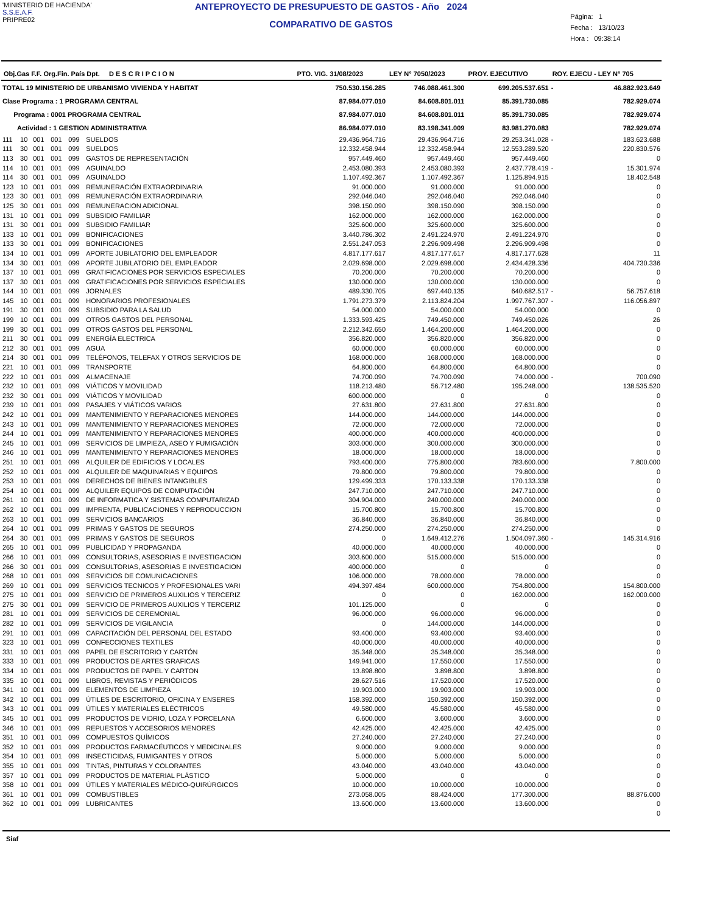'MINISTERIO DE HACIENDA'
S.S.E.A.F.
PRIPRE02
ANTEPROYECTO DE PRESUPUESTO DE GASTOS - Año 2024
COMPARATIVO DE GASTOS
Página: 1
Fecha : 13/10/23
Hora : 09:38:14
| Obj.Gas F.F. Org.Fin. País Dpt. D E S C R I P C I O N | | | | | | PTO. VIG. 31/08/2023 | LEY N° 7050/2023 | PROY. EJECUTIVO | ROY. EJECU - LEY N° 705 | |
| --- | --- | --- | --- | --- | --- | --- | --- | --- | --- | --- |
| TOTAL 19 MINISTERIO DE URBANISMO VIVIENDA Y HABITAT | | | | | | 750.530.156.285 | 746.088.461.300 | 699.205.537.651 | - | 46.882.923.649 |
| Clase Programa : 1 PROGRAMA CENTRAL | | | | | | 87.984.077.010 | 84.608.801.011 | 85.391.730.085 | | 782.929.074 |
| Programa : 0001 PROGRAMA CENTRAL | | | | | | 87.984.077.010 | 84.608.801.011 | 85.391.730.085 | | 782.929.074 |
| Actividad : 1 GESTION ADMINISTRATIVA | | | | | | 86.984.077.010 | 83.198.341.009 | 83.981.270.083 | | 782.929.074 |
| 111 | 10 | 001 | 001 | 099 | SUELDOS | 29.436.964.716 | 29.436.964.716 | 29.253.341.028 | - | 183.623.688 |
| 111 | 30 | 001 | 001 | 099 | SUELDOS | 12.332.458.944 | 12.332.458.944 | 12.553.289.520 | | 220.830.576 |
| 113 | 30 | 001 | 001 | 099 | GASTOS DE REPRESENTACIÓN | 957.449.460 | 957.449.460 | 957.449.460 | | 0 |
| 114 | 10 | 001 | 001 | 099 | AGUINALDO | 2.453.080.393 | 2.453.080.393 | 2.437.778.419 | - | 15.301.974 |
| 114 | 30 | 001 | 001 | 099 | AGUINALDO | 1.107.492.367 | 1.107.492.367 | 1.125.894.915 | | 18.402.548 |
| 123 | 10 | 001 | 001 | 099 | REMUNERACIÓN EXTRAORDINARIA | 91.000.000 | 91.000.000 | 91.000.000 | | 0 |
| 123 | 30 | 001 | 001 | 099 | REMUNERACIÓN EXTRAORDINARIA | 292.046.040 | 292.046.040 | 292.046.040 | | 0 |
| 125 | 30 | 001 | 001 | 099 | REMUNERACION ADICIONAL | 398.150.090 | 398.150.090 | 398.150.090 | | 0 |
| 131 | 10 | 001 | 001 | 099 | SUBSIDIO FAMILIAR | 162.000.000 | 162.000.000 | 162.000.000 | | 0 |
| 131 | 30 | 001 | 001 | 099 | SUBSIDIO FAMILIAR | 325.600.000 | 325.600.000 | 325.600.000 | | 0 |
| 133 | 10 | 001 | 001 | 099 | BONIFICACIONES | 3.440.786.302 | 2.491.224.970 | 2.491.224.970 | | 0 |
| 133 | 30 | 001 | 001 | 099 | BONIFICACIONES | 2.551.247.053 | 2.296.909.498 | 2.296.909.498 | | 0 |
| 134 | 10 | 001 | 001 | 099 | APORTE JUBILATORIO DEL EMPLEADOR | 4.817.177.617 | 4.817.177.617 | 4.817.177.628 | | 11 |
| 134 | 30 | 001 | 001 | 099 | APORTE JUBILATORIO DEL EMPLEADOR | 2.029.698.000 | 2.029.698.000 | 2.434.428.336 | | 404.730.336 |
| 137 | 10 | 001 | 001 | 099 | GRATIFICACIONES POR SERVICIOS ESPECIALES | 70.200.000 | 70.200.000 | 70.200.000 | | 0 |
| 137 | 30 | 001 | 001 | 099 | GRATIFICACIONES POR SERVICIOS ESPECIALES | 130.000.000 | 130.000.000 | 130.000.000 | | 0 |
| 144 | 10 | 001 | 001 | 099 | JORNALES | 489.330.705 | 697.440.135 | 640.682.517 | - | 56.757.618 |
| 145 | 10 | 001 | 001 | 099 | HONORARIOS PROFESIONALES | 1.791.273.379 | 2.113.824.204 | 1.997.767.307 | - | 116.056.897 |
| 191 | 30 | 001 | 001 | 099 | SUBSIDIO PARA LA SALUD | 54.000.000 | 54.000.000 | 54.000.000 | | 0 |
| 199 | 10 | 001 | 001 | 099 | OTROS GASTOS DEL PERSONAL | 1.333.593.425 | 749.450.000 | 749.450.026 | | 26 |
| 199 | 30 | 001 | 001 | 099 | OTROS GASTOS DEL PERSONAL | 2.212.342.650 | 1.464.200.000 | 1.464.200.000 | | 0 |
| 211 | 30 | 001 | 001 | 099 | ENERGÍA ELECTRICA | 356.820.000 | 356.820.000 | 356.820.000 | | 0 |
| 212 | 30 | 001 | 001 | 099 | AGUA | 60.000.000 | 60.000.000 | 60.000.000 | | 0 |
| 214 | 30 | 001 | 001 | 099 | TELÉFONOS, TELEFAX Y OTROS SERVICIOS DE | 168.000.000 | 168.000.000 | 168.000.000 | | 0 |
| 221 | 10 | 001 | 001 | 099 | TRANSPORTE | 64.800.000 | 64.800.000 | 64.800.000 | | 0 |
| 222 | 10 | 001 | 001 | 099 | ALMACENAJE | 74.700.090 | 74.700.090 | 74.000.000 | - | 700.090 |
| 232 | 10 | 001 | 001 | 099 | VIÁTICOS Y MOVILIDAD | 118.213.480 | 56.712.480 | 195.248.000 | | 138.535.520 |
| 232 | 30 | 001 | 001 | 099 | VIÁTICOS Y MOVILIDAD | 600.000.000 | 0 | 0 | | 0 |
| 239 | 10 | 001 | 001 | 099 | PASAJES Y VIÁTICOS VARIOS | 27.631.800 | 27.631.800 | 27.631.800 | | 0 |
| 242 | 10 | 001 | 001 | 099 | MANTENIMIENTO Y REPARACIONES MENORES | 144.000.000 | 144.000.000 | 144.000.000 | | 0 |
| 243 | 10 | 001 | 001 | 099 | MANTENIMIENTO Y REPARACIONES MENORES | 72.000.000 | 72.000.000 | 72.000.000 | | 0 |
| 244 | 10 | 001 | 001 | 099 | MANTENIMIENTO Y REPARACIONES MENORES | 400.000.000 | 400.000.000 | 400.000.000 | | 0 |
| 245 | 10 | 001 | 001 | 099 | SERVICIOS DE LIMPIEZA, ASEO Y FUMIGACIÓN | 303.000.000 | 300.000.000 | 300.000.000 | | 0 |
| 246 | 10 | 001 | 001 | 099 | MANTENIMIENTO Y REPARACIONES MENORES | 18.000.000 | 18.000.000 | 18.000.000 | | 0 |
| 251 | 10 | 001 | 001 | 099 | ALQUILER DE EDIFICIOS Y LOCALES | 793.400.000 | 775.800.000 | 783.600.000 | | 7.800.000 |
| 252 | 10 | 001 | 001 | 099 | ALQUILER DE MAQUINARIAS Y EQUIPOS | 79.800.000 | 79.800.000 | 79.800.000 | | 0 |
| 253 | 10 | 001 | 001 | 099 | DERECHOS DE BIENES INTANGIBLES | 129.499.333 | 170.133.338 | 170.133.338 | | 0 |
| 254 | 10 | 001 | 001 | 099 | ALQUILER EQUIPOS DE COMPUTACIÓN | 247.710.000 | 247.710.000 | 247.710.000 | | 0 |
| 261 | 10 | 001 | 001 | 099 | DE INFORMATICA Y SISTEMAS COMPUTARIZAD | 304.904.000 | 240.000.000 | 240.000.000 | | 0 |
| 262 | 10 | 001 | 001 | 099 | IMPRENTA, PUBLICACIONES Y REPRODUCCION | 15.700.800 | 15.700.800 | 15.700.800 | | 0 |
| 263 | 10 | 001 | 001 | 099 | SERVICIOS BANCARIOS | 36.840.000 | 36.840.000 | 36.840.000 | | 0 |
| 264 | 10 | 001 | 001 | 099 | PRIMAS Y GASTOS DE SEGUROS | 274.250.000 | 274.250.000 | 274.250.000 | | 0 |
| 264 | 30 | 001 | 001 | 099 | PRIMAS Y GASTOS DE SEGUROS | 0 | 1.649.412.276 | 1.504.097.360 | - | 145.314.916 |
| 265 | 10 | 001 | 001 | 099 | PUBLICIDAD Y PROPAGANDA | 40.000.000 | 40.000.000 | 40.000.000 | | 0 |
| 266 | 10 | 001 | 001 | 099 | CONSULTORIAS, ASESORIAS E INVESTIGACION | 303.600.000 | 515.000.000 | 515.000.000 | | 0 |
| 266 | 30 | 001 | 001 | 099 | CONSULTORIAS, ASESORIAS E INVESTIGACION | 400.000.000 | 0 | 0 | | 0 |
| 268 | 10 | 001 | 001 | 099 | SERVICIOS DE COMUNICACIONES | 106.000.000 | 78.000.000 | 78.000.000 | | 0 |
| 269 | 10 | 001 | 001 | 099 | SERVICIOS TECNICOS Y PROFESIONALES VARI | 494.397.484 | 600.000.000 | 754.800.000 | | 154.800.000 |
| 275 | 10 | 001 | 001 | 099 | SERVICIO DE PRIMEROS AUXILIOS Y TERCERIZ | 0 | 0 | 162.000.000 | | 162.000.000 |
| 275 | 30 | 001 | 001 | 099 | SERVICIO DE PRIMEROS AUXILIOS Y TERCERIZ | 101.125.000 | 0 | 0 | | 0 |
| 281 | 10 | 001 | 001 | 099 | SERVICIOS DE CEREMONIAL | 96.000.000 | 96.000.000 | 96.000.000 | | 0 |
| 282 | 10 | 001 | 001 | 099 | SERVICIOS DE VIGILANCIA | 0 | 144.000.000 | 144.000.000 | | 0 |
| 291 | 10 | 001 | 001 | 099 | CAPACITACIÓN DEL PERSONAL DEL ESTADO | 93.400.000 | 93.400.000 | 93.400.000 | | 0 |
| 323 | 10 | 001 | 001 | 099 | CONFECCIONES TEXTILES | 40.000.000 | 40.000.000 | 40.000.000 | | 0 |
| 331 | 10 | 001 | 001 | 099 | PAPEL DE ESCRITORIO Y CARTÓN | 35.348.000 | 35.348.000 | 35.348.000 | | 0 |
| 333 | 10 | 001 | 001 | 099 | PRODUCTOS DE ARTES GRAFICAS | 149.941.000 | 17.550.000 | 17.550.000 | | 0 |
| 334 | 10 | 001 | 001 | 099 | PRODUCTOS DE PAPEL Y CARTON | 13.898.800 | 3.898.800 | 3.898.800 | | 0 |
| 335 | 10 | 001 | 001 | 099 | LIBROS, REVISTAS Y PERIÓDICOS | 28.627.516 | 17.520.000 | 17.520.000 | | 0 |
| 341 | 10 | 001 | 001 | 099 | ELEMENTOS DE LIMPIEZA | 19.903.000 | 19.903.000 | 19.903.000 | | 0 |
| 342 | 10 | 001 | 001 | 099 | ÚTILES DE ESCRITORIO, OFICINA Y ENSERES | 158.392.000 | 150.392.000 | 150.392.000 | | 0 |
| 343 | 10 | 001 | 001 | 099 | ÚTILES Y MATERIALES ELÉCTRICOS | 49.580.000 | 45.580.000 | 45.580.000 | | 0 |
| 345 | 10 | 001 | 001 | 099 | PRODUCTOS DE VIDRIO, LOZA Y PORCELANA | 6.600.000 | 3.600.000 | 3.600.000 | | 0 |
| 346 | 10 | 001 | 001 | 099 | REPUESTOS Y ACCESORIOS MENORES | 42.425.000 | 42.425.000 | 42.425.000 | | 0 |
| 351 | 10 | 001 | 001 | 099 | COMPUESTOS QUÍMICOS | 27.240.000 | 27.240.000 | 27.240.000 | | 0 |
| 352 | 10 | 001 | 001 | 099 | PRODUCTOS FARMACÉUTICOS Y MEDICINALES | 9.000.000 | 9.000.000 | 9.000.000 | | 0 |
| 354 | 10 | 001 | 001 | 099 | INSECTICIDAS, FUMIGANTES Y OTROS | 5.000.000 | 5.000.000 | 5.000.000 | | 0 |
| 355 | 10 | 001 | 001 | 099 | TINTAS, PINTURAS Y COLORANTES | 43.040.000 | 43.040.000 | 43.040.000 | | 0 |
| 357 | 10 | 001 | 001 | 099 | PRODUCTOS DE MATERIAL PLÁSTICO | 5.000.000 | 0 | 0 | | 0 |
| 358 | 10 | 001 | 001 | 099 | ÚTILES Y MATERIALES MÉDICO-QUIRÚRGICOS | 10.000.000 | 10.000.000 | 10.000.000 | | 0 |
| 361 | 10 | 001 | 001 | 099 | COMBUSTIBLES | 273.058.005 | 88.424.000 | 177.300.000 | | 88.876.000 |
| 362 | 10 | 001 | 001 | 099 | LUBRICANTES | 13.600.000 | 13.600.000 | 13.600.000 | | 0 |
| | | | | | | | | | | 0 |
Siaf